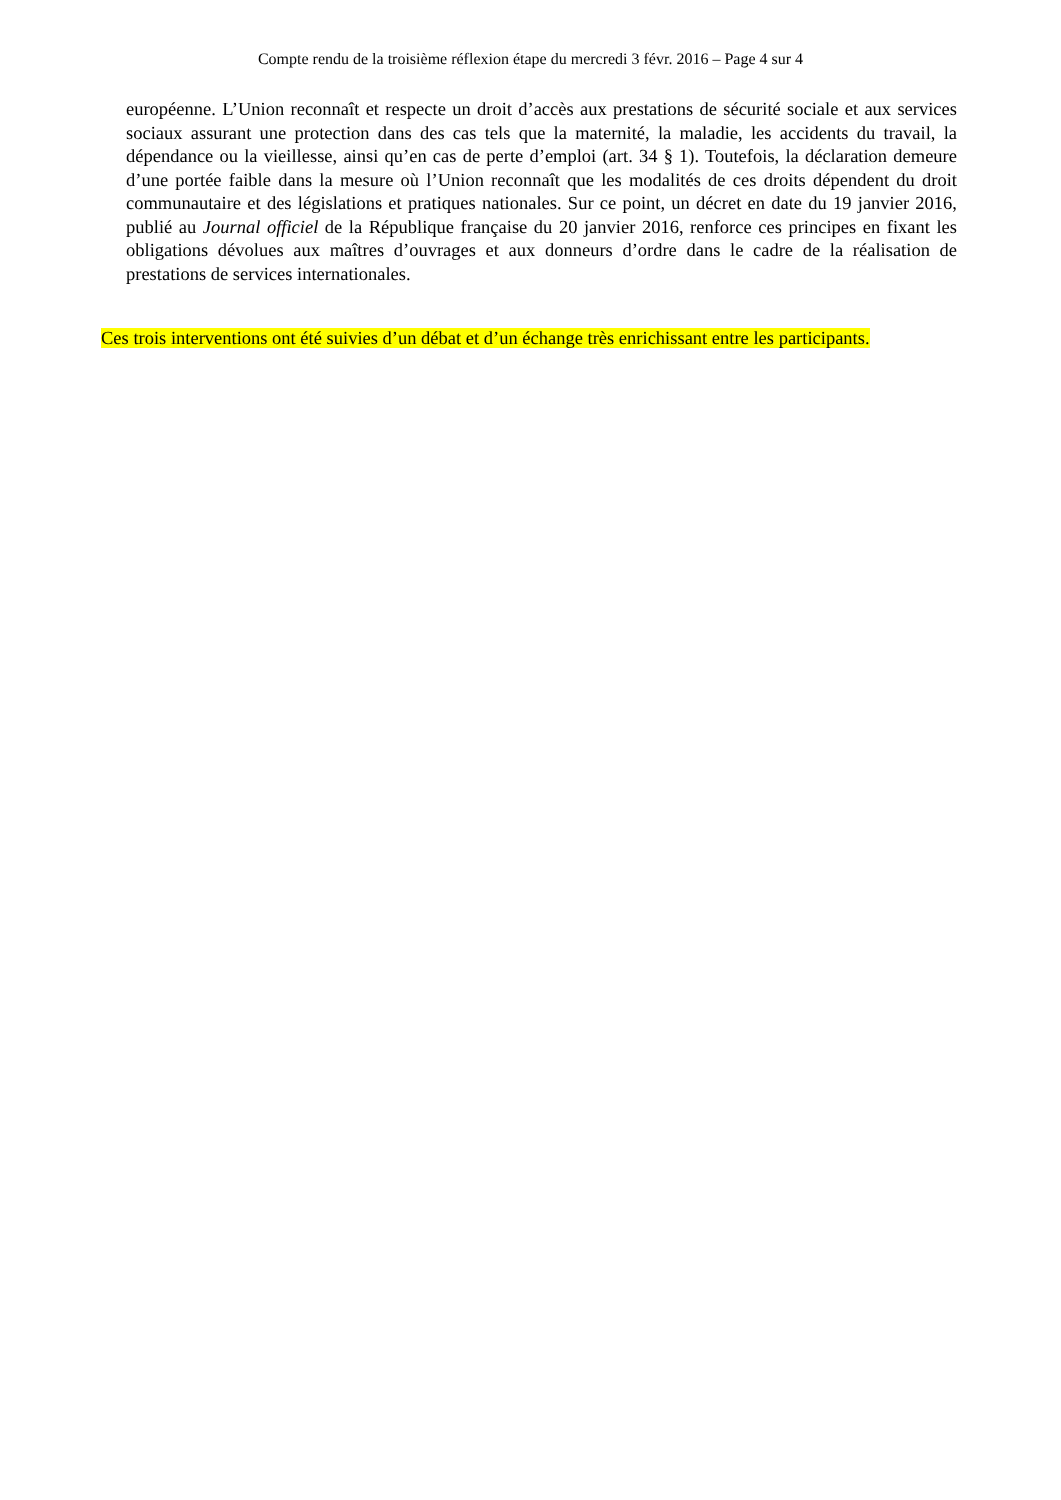Compte rendu de la troisième réflexion étape du mercredi 3 févr. 2016 – Page 4 sur 4
européenne. L’Union reconnaît et respecte un droit d’accès aux prestations de sécurité sociale et aux services sociaux assurant une protection dans des cas tels que la maternité, la maladie, les accidents du travail, la dépendance ou la vieillesse, ainsi qu’en cas de perte d’emploi (art. 34 § 1). Toutefois, la déclaration demeure d’une portée faible dans la mesure où l’Union reconnaît que les modalités de ces droits dépendent du droit communautaire et des législations et pratiques nationales. Sur ce point, un décret en date du 19 janvier 2016, publié au Journal officiel de la République française du 20 janvier 2016, renforce ces principes en fixant les obligations dévolues aux maîtres d’ouvrages et aux donneurs d’ordre dans le cadre de la réalisation de prestations de services internationales.
Ces trois interventions ont été suivies d’un débat et d’un échange très enrichissant entre les participants.